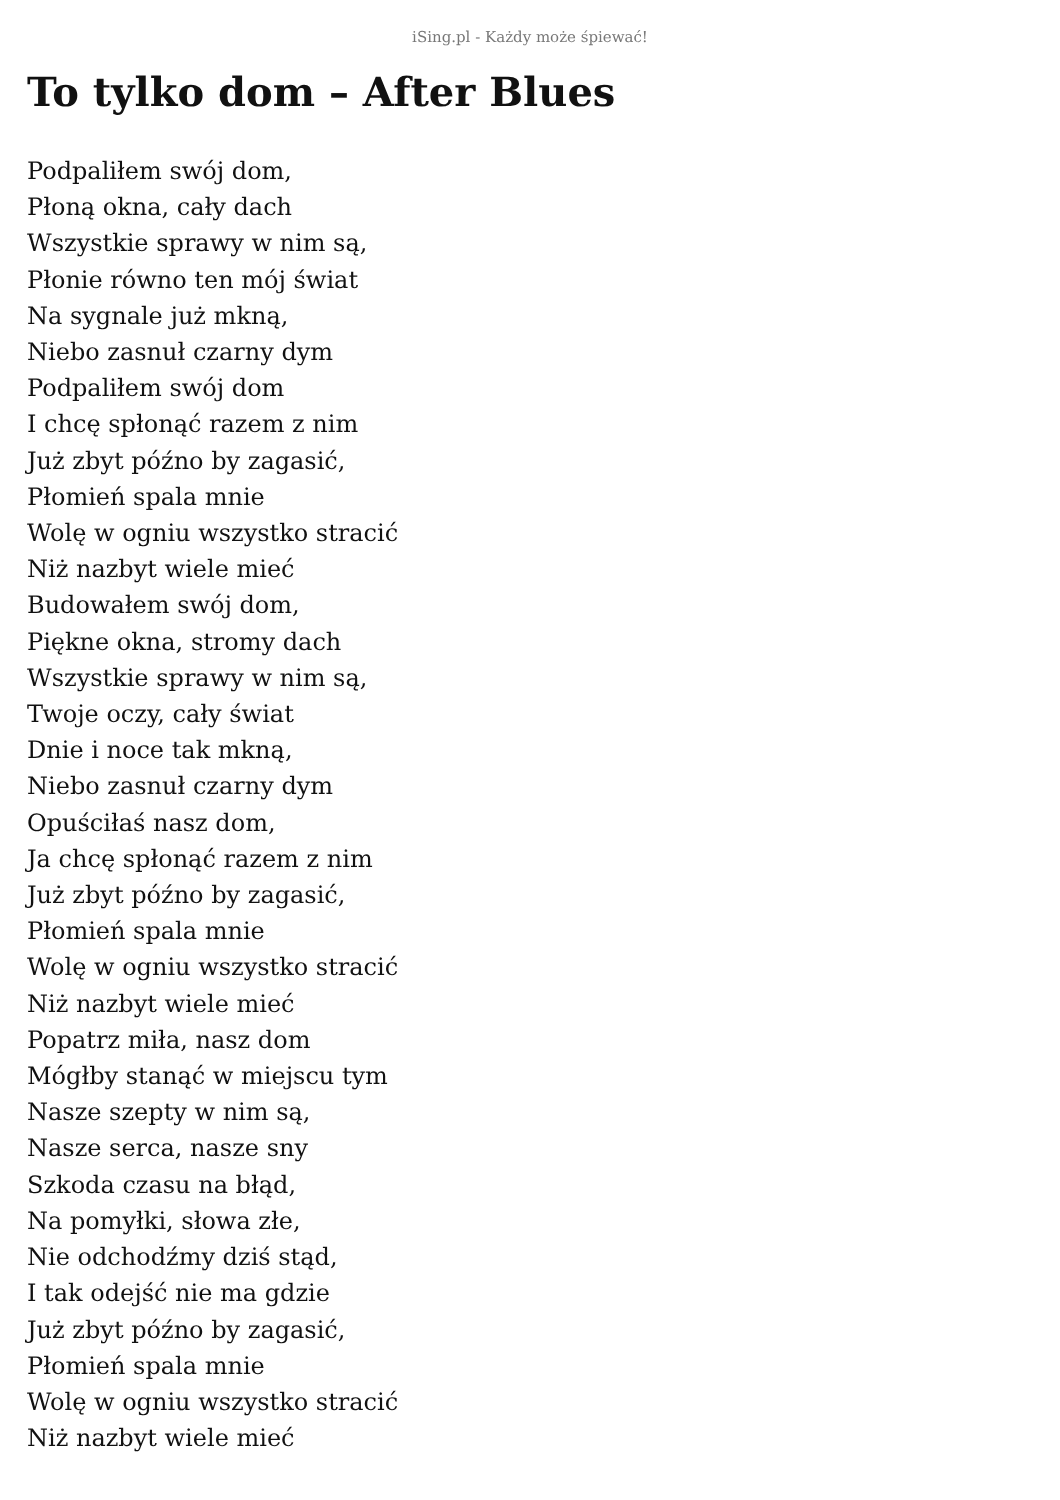iSing.pl - Każdy może śpiewać!
To tylko dom – After Blues
Podpaliłem swój dom,
Płoną okna, cały dach
Wszystkie sprawy w nim są,
Płonie równo ten mój świat
Na sygnale już mkną,
Niebo zasnuł czarny dym
Podpaliłem swój dom
I chcę spłonąć razem z nim
Już zbyt późno by zagasić,
Płomień spala mnie
Wolę w ogniu wszystko stracić
Niż nazbyt wiele mieć
Budowałem swój dom,
Piękne okna, stromy dach
Wszystkie sprawy w nim są,
Twoje oczy, cały świat
Dnie i noce tak mkną,
Niebo zasnuł czarny dym
Opuściłaś nasz dom,
Ja chcę spłonąć razem z nim
Już zbyt późno by zagasić,
Płomień spala mnie
Wolę w ogniu wszystko stracić
Niż nazbyt wiele mieć
Popatrz miła, nasz dom
Mógłby stanąć w miejscu tym
Nasze szepty w nim są,
Nasze serca, nasze sny
Szkoda czasu na błąd,
Na pomyłki, słowa złe,
Nie odchodźmy dziś stąd,
I tak odejść nie ma gdzie
Już zbyt późno by zagasić,
Płomień spala mnie
Wolę w ogniu wszystko stracić
Niż nazbyt wiele mieć